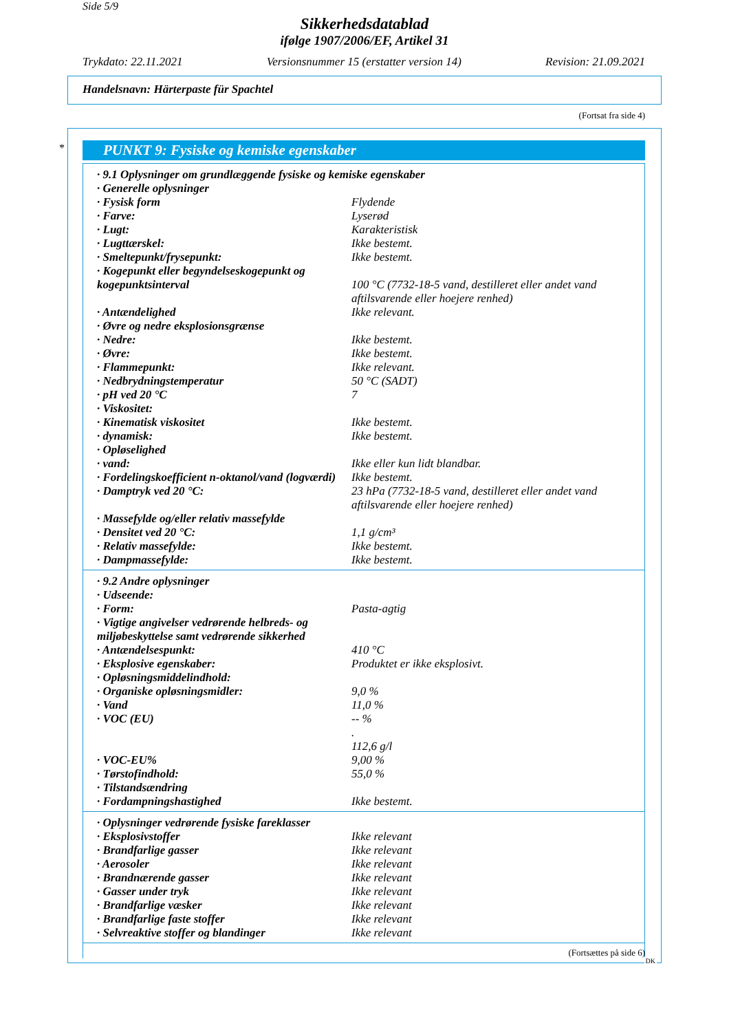Side 5/9
Sikkerhedsdatablad
ifølge 1907/2006/EF, Artikel 31
Trykdato: 22.11.2021 Versionsnummer 15 (erstatter version 14) Revision: 21.09.2021
Handelsnavn: Härterpaste für Spachtel
(Fortsat fra side 4)
* PUNKT 9: Fysiske og kemiske egenskaber
| · 9.1 Oplysninger om grundlæggende fysiske og kemiske egenskaber | |
| · Generelle oplysninger | |
| · Fysisk form | Flydende |
| · Farve: | Lyserød |
| · Lugt: | Karakteristisk |
| · Lugttærskel: | Ikke bestemt. |
| · Smeltepunkt/frysepunkt: | Ikke bestemt. |
| · Kogepunkt eller begyndelseskogepunkt og kogepunktsinterval | 100 °C (7732-18-5 vand, destilleret eller andet vand aftilsvarende eller hoejere renhed) |
| · Antændelighed | Ikke relevant. |
| · Øvre og nedre eksplosionsgrænse | |
| · Nedre: | Ikke bestemt. |
| · Øvre: | Ikke bestemt. |
| · Flammepunkt: | Ikke relevant. |
| · Nedbrydningstemperatur | 50 °C (SADT) |
| · pH ved 20 °C | 7 |
| · Viskositet: | |
| · Kinematisk viskositet | Ikke bestemt. |
| · dynamisk: | Ikke bestemt. |
| · Opløselighed | |
| · vand: | Ikke eller kun lidt blandbar. |
| · Fordelingskoefficient n-oktanol/vand (logværdi) | Ikke bestemt. |
| · Damptryk ved 20 °C: | 23 hPa (7732-18-5 vand, destilleret eller andet vand aftilsvarende eller hoejere renhed) |
| · Massefylde og/eller relativ massefylde | |
| · Densitet ved 20 °C: | 1,1 g/cm³ |
| · Relativ massefylde: | Ikke bestemt. |
| · Dampmassefylde: | Ikke bestemt. |
| · 9.2 Andre oplysninger | |
| · Udseende: | |
| · Form: | Pasta-agtig |
| · Vigtige angivelser vedrørende helbreds- og miljøbeskyttelse samt vedrørende sikkerhed | |
| · Antændelsespunkt: | 410 °C |
| · Eksplosive egenskaber: | Produktet er ikke eksplosivt. |
| · Opløsningsmiddelindhold: | |
| · Organiske opløsningsmidler: | 9,0 % |
| · Vand | 11,0 % |
| · VOC (EU) | -- % . 112,6 g/l |
| · VOC-EU% | 9,00 % |
| · Tørstofindhold: | 55,0 % |
| · Tilstandsændring | |
| · Fordampningshastighed | Ikke bestemt. |
| · Oplysninger vedrørende fysiske fareklasser | |
| · Eksplosivstoffer | Ikke relevant |
| · Brandfarlige gasser | Ikke relevant |
| · Aerosoler | Ikke relevant |
| · Brandnærende gasser | Ikke relevant |
| · Gasser under tryk | Ikke relevant |
| · Brandfarlige væsker | Ikke relevant |
| · Brandfarlige faste stoffer | Ikke relevant |
| · Selvreaktive stoffer og blandinger | Ikke relevant |
(Fortsættes på side 6)
DK